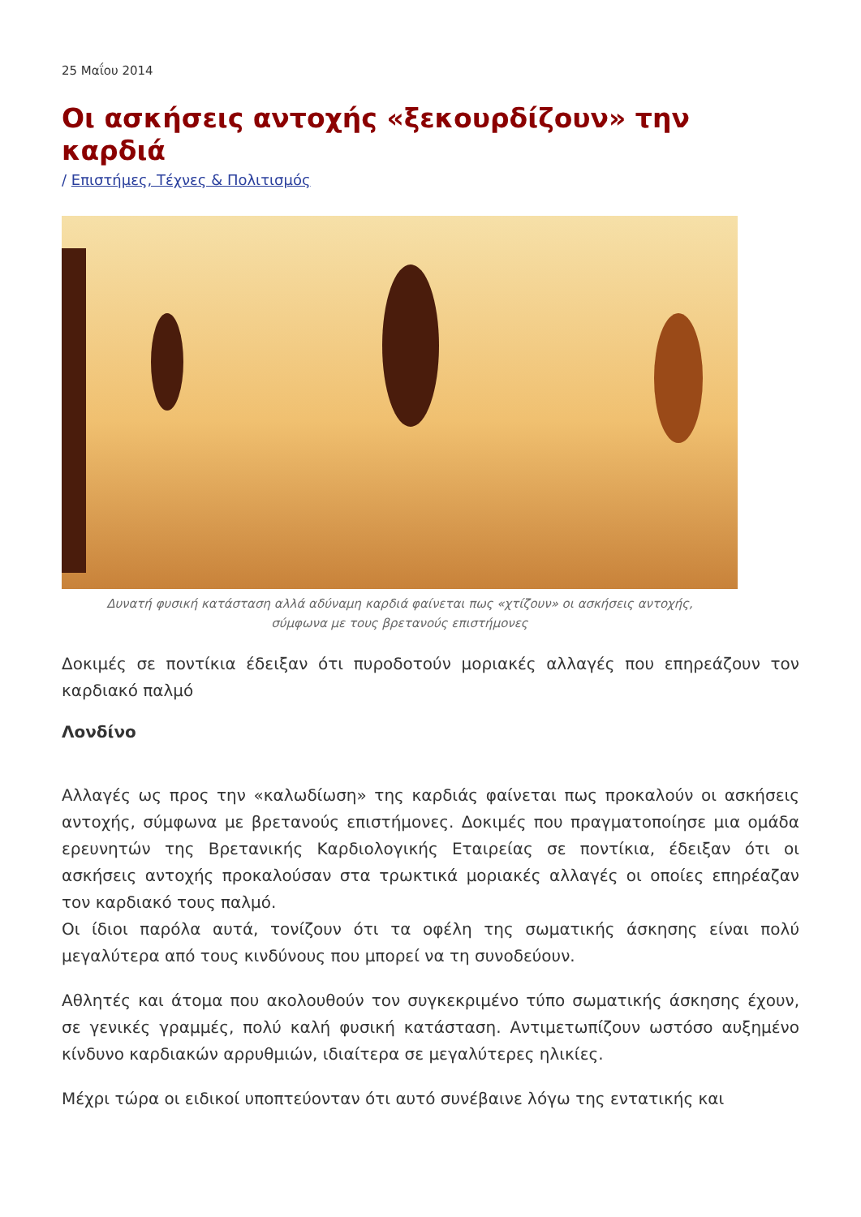25 Μαΐου 2014
Οι ασκήσεις αντοχής «ξεκουρδίζουν» την καρδιά
/ Επιστήμες, Τέχνες & Πολιτισμός
Δυνατή φυσική κατάσταση αλλά αδύναμη καρδιά φαίνεται πως «χτίζουν» οι ασκήσεις αντοχής,
σύμφωνα με τους βρετανούς επιστήμονες
Δοκιμές σε ποντίκια έδειξαν ότι πυροδοτούν μοριακές αλλαγές που επηρεάζουν τον καρδιακό παλμό
Λονδίνο
Αλλαγές ως προς την «καλωδίωση» της καρδιάς φαίνεται πως προκαλούν οι ασκήσεις αντοχής, σύμφωνα με βρετανούς επιστήμονες. Δοκιμές που πραγματοποίησε μια ομάδα ερευνητών της Βρετανικής Καρδιολογικής Εταιρείας σε ποντίκια, έδειξαν ότι οι ασκήσεις αντοχής προκαλούσαν στα τρωκτικά μοριακές αλλαγές οι οποίες επηρέαζαν τον καρδιακό τους παλμό.
Οι ίδιοι παρόλα αυτά, τονίζουν ότι τα οφέλη της σωματικής άσκησης είναι πολύ μεγαλύτερα από τους κινδύνους που μπορεί να τη συνοδεύουν.
Αθλητές και άτομα που ακολουθούν τον συγκεκριμένο τύπο σωματικής άσκησης έχουν, σε γενικές γραμμές, πολύ καλή φυσική κατάσταση. Αντιμετωπίζουν ωστόσο αυξημένο κίνδυνο καρδιακών αρρυθμιών, ιδιαίτερα σε μεγαλύτερες ηλικίες.
Μέχρι τώρα οι ειδικοί υποπτεύονταν ότι αυτό συνέβαινε λόγω της εντατικής και